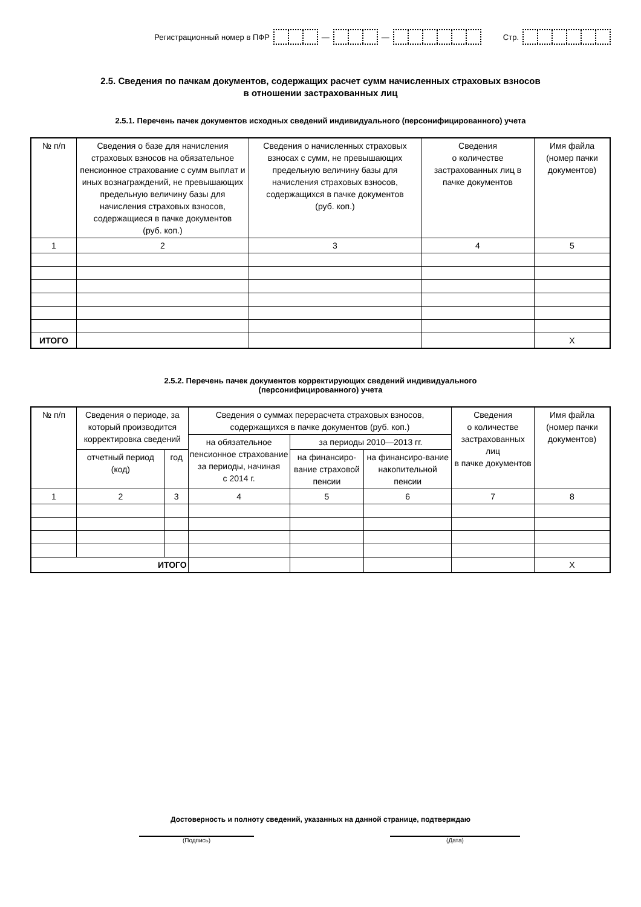Регистрационный номер в ПФР — — Стр.
2.5. Сведения по пачкам документов, содержащих расчет сумм начисленных страховых взносов
в отношении застрахованных лиц
2.5.1. Перечень пачек документов исходных сведений индивидуального (персонифицированного) учета
| № п/п | Сведения о базе для начисления страховых взносов на обязательное пенсионное страхование с сумм выплат и иных вознаграждений, не превышающих предельную величину базы для начисления страховых взносов, содержащиеся в пачке документов (руб. коп.) | Сведения о начисленных страховых взносах с сумм, не превышающих предельную величину базы для начисления страховых взносов, содержащихся в пачке документов (руб. коп.) | Сведения о количестве застрахованных лиц в пачке документов | Имя файла (номер пачки документов) |
| --- | --- | --- | --- | --- |
| 1 | 2 | 3 | 4 | 5 |
| ИТОГО | | | | X |
2.5.2. Перечень пачек документов корректирующих сведений индивидуального
(персонифицированного) учета
| № п/п | Сведения о периоде, за который производится корректировка сведений | | Сведения о суммах перерасчета страховых взносов, содержащихся в пачке документов (руб. коп.) | | | Сведения о количестве застрахованных лиц в пачке документов | Имя файла (номер пачки документов) |
| --- | --- | --- | --- | --- | --- | --- | --- |
| | | | на обязательное пенсионное страхование за периоды, начиная с 2014 г. | за периоды 2010—2013 гг. | | | |
| | отчетный период (код) | год | | на финансиро-вание страховой пенсии | на финансиро-вание накопительной пенсии | | |
| 1 | 2 | 3 | 4 | 5 | 6 | 7 | 8 |
| ИТОГО | | | | | | | X |
Достоверность и полноту сведений, указанных на данной странице, подтверждаю
(Подпись) (Дата)